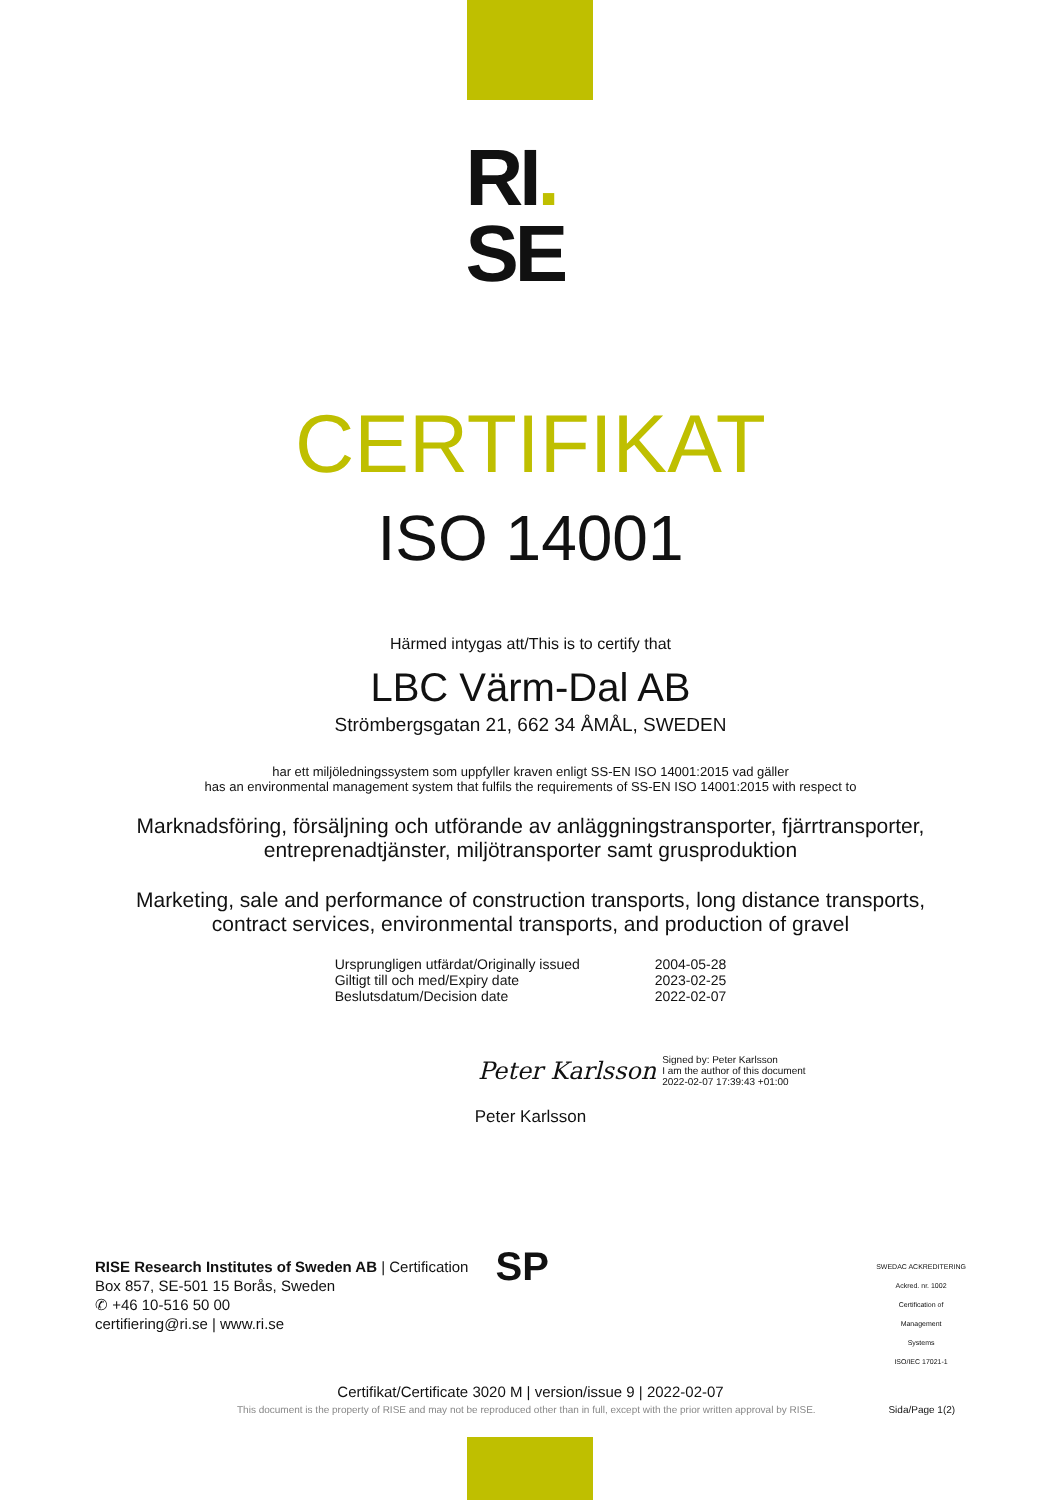RI.
SE
CERTIFIKAT
ISO 14001
Härmed intygas att/This is to certify that
LBC Värm-Dal AB
Strömbergsgatan 21, 662 34 ÅMÅL, SWEDEN
har ett miljöledningssystem som uppfyller kraven enligt SS-EN ISO 14001:2015 vad gäller
has an environmental management system that fulfils the requirements of SS-EN ISO 14001:2015 with respect to
Marknadsföring, försäljning och utförande av anläggningstransporter, fjärrtransporter,
entreprenadtjänster, miljötransporter samt grusproduktion
Marketing, sale and performance of construction transports, long distance transports,
contract services, environmental transports, and production of gravel
| Ursprungligen utfärdat/Originally issued | 2004-05-28 |
| Giltigt till och med/Expiry date | 2023-02-25 |
| Beslutsdatum/Decision date | 2022-02-07 |
Peter Karlsson Signed by: Peter Karlsson
I am the author of this document
2022-02-07 17:39:43 +01:00
Peter Karlsson
RISE Research Institutes of Sweden AB | Certification
Box 857, SE-501 15 Borås, Sweden
✆ +46 10-516 50 00
certifiering@ri.se | www.ri.se
SP
SWEDAC ACKREDITERING
Ackred. nr. 1002
Certification of
Management
Systems
ISO/IEC 17021-1
Certifikat/Certificate 3020 M | version/issue 9 | 2022-02-07
This document is the property of RISE and may not be reproduced other than in full, except with the prior written approval by RISE. Sida/Page 1(2)